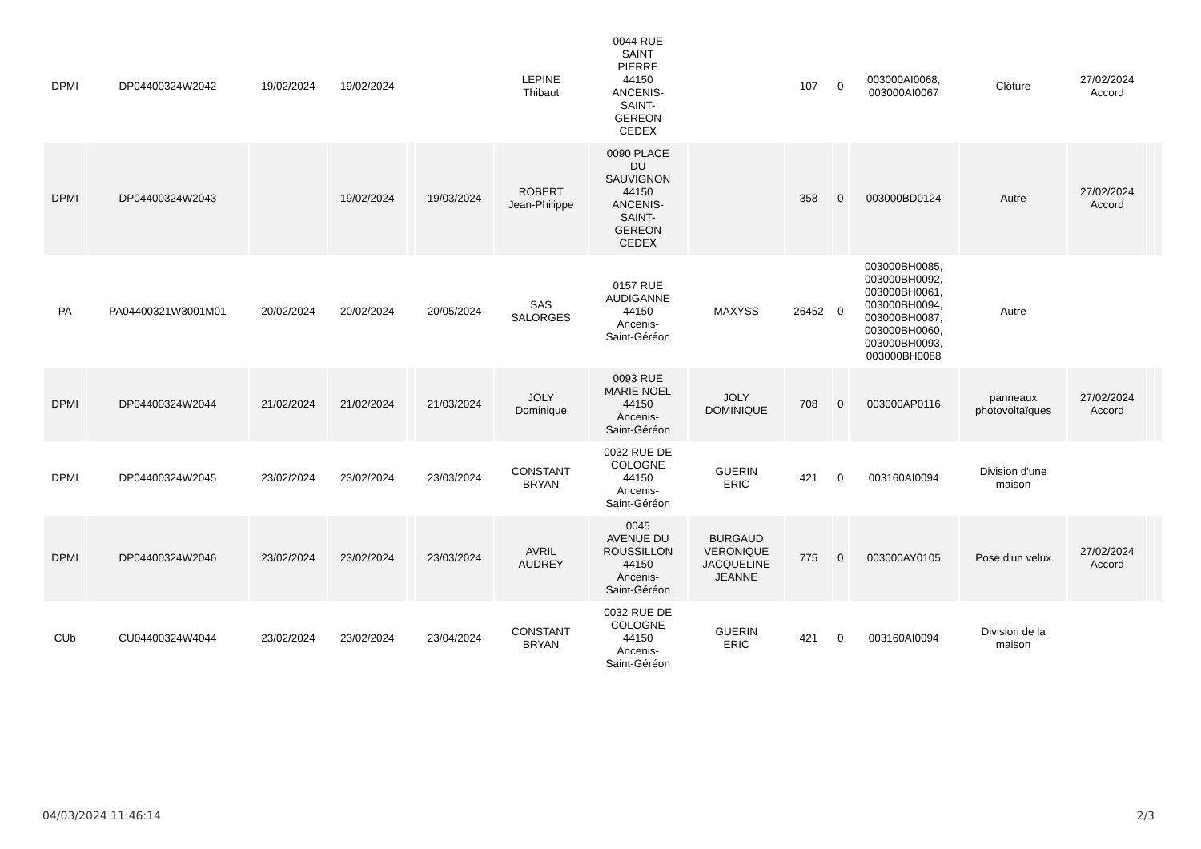| DPMI | DP04400324W2042 | 19/02/2024 | 19/02/2024 | | | LEPINE Thibaut | 0044 RUE SAINT PIERRE 44150 ANCENIS- SAINT- GEREON CEDEX | | 107 | 0 | 003000AI0068, 003000AI0067 | Clôture | 27/02/2024 Accord | | |
| DPMI | DP04400324W2043 | | 19/02/2024 | | 19/03/2024 | ROBERT Jean-Philippe | 0090 PLACE DU SAUVIGNON 44150 ANCENIS- SAINT- GEREON CEDEX | | 358 | 0 | 003000BD0124 | Autre | 27/02/2024 Accord | | |
| PA | PA04400321W3001M01 | 20/02/2024 | 20/02/2024 | | 20/05/2024 | SAS SALORGES | 0157 RUE AUDIGANNE 44150 Ancenis- Saint-Géréon | MAXYSS | 26452 | 0 | 003000BH0085, 003000BH0092, 003000BH0061, 003000BH0094, 003000BH0087, 003000BH0060, 003000BH0093, 003000BH0088 | Autre | | | |
| DPMI | DP04400324W2044 | 21/02/2024 | 21/02/2024 | | 21/03/2024 | JOLY Dominique | 0093 RUE MARIE NOEL 44150 Ancenis- Saint-Géréon | JOLY DOMINIQUE | 708 | 0 | 003000AP0116 | panneaux photovoltaïques | 27/02/2024 Accord | | |
| DPMI | DP04400324W2045 | 23/02/2024 | 23/02/2024 | | 23/03/2024 | CONSTANT BRYAN | 0032 RUE DE COLOGNE 44150 Ancenis- Saint-Géréon | GUERIN ERIC | 421 | 0 | 003160AI0094 | Division d'une maison | | | |
| DPMI | DP04400324W2046 | 23/02/2024 | 23/02/2024 | | 23/03/2024 | AVRIL AUDREY | 0045 AVENUE DU ROUSSILLON 44150 Ancenis- Saint-Géréon | BURGAUD VERONIQUE JACQUELINE JEANNE | 775 | 0 | 003000AY0105 | Pose d'un velux | 27/02/2024 Accord | | |
| CUb | CU04400324W4044 | 23/02/2024 | 23/02/2024 | | 23/04/2024 | CONSTANT BRYAN | 0032 RUE DE COLOGNE 44150 Ancenis- Saint-Géréon | GUERIN ERIC | 421 | 0 | 003160AI0094 | Division de la maison | | | |
04/03/2024 11:46:14 2/3